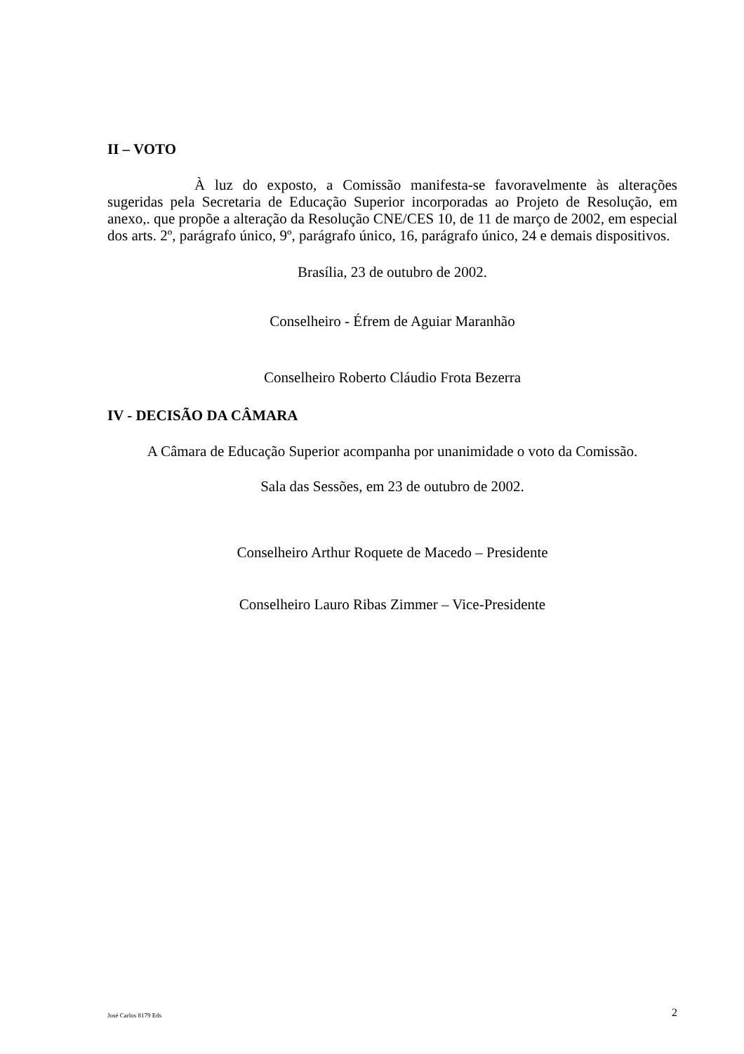II – VOTO
À luz do exposto, a Comissão manifesta-se favoravelmente às alterações sugeridas pela Secretaria de Educação Superior incorporadas ao Projeto de Resolução, em anexo,. que propõe a alteração da Resolução CNE/CES 10, de 11 de março de 2002, em especial dos arts. 2º, parágrafo único, 9º, parágrafo único, 16, parágrafo único, 24 e demais dispositivos.
Brasília, 23 de outubro de 2002.
Conselheiro - Éfrem de Aguiar Maranhão
Conselheiro Roberto Cláudio Frota Bezerra
IV - DECISÃO DA CÂMARA
A Câmara de Educação Superior acompanha por unanimidade o voto da Comissão.
Sala das Sessões, em 23 de outubro de 2002.
Conselheiro Arthur Roquete de Macedo – Presidente
Conselheiro Lauro Ribas Zimmer – Vice-Presidente
José Carlos 8179 Eds 2